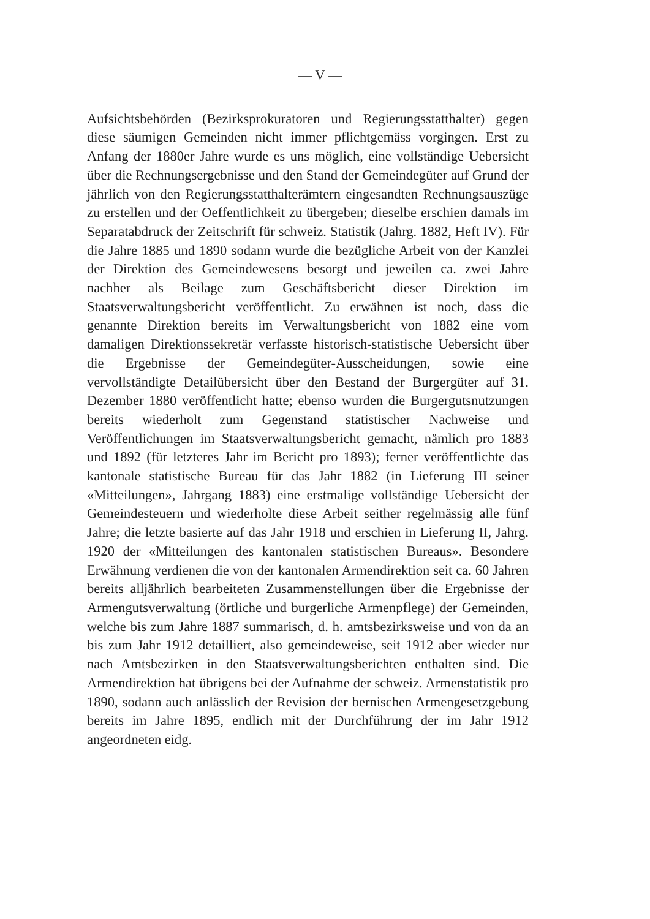— V —
Aufsichtsbehörden (Bezirksprokuratoren und Regierungsstatthalter) gegen diese säumigen Gemeinden nicht immer pflichtgemäss vorgingen. Erst zu Anfang der 1880er Jahre wurde es uns möglich, eine vollständige Uebersicht über die Rechnungsergebnisse und den Stand der Gemeindegüter auf Grund der jährlich von den Regierungsstatthalterämtern eingesandten Rechnungsauszüge zu erstellen und der Oeffentlichkeit zu übergeben; dieselbe erschien damals im Separatabdruck der Zeitschrift für schweiz. Statistik (Jahrg. 1882, Heft IV). Für die Jahre 1885 und 1890 sodann wurde die bezügliche Arbeit von der Kanzlei der Direktion des Gemeindewesens besorgt und jeweilen ca. zwei Jahre nachher als Beilage zum Geschäftsbericht dieser Direktion im Staatsverwaltungsbericht veröffentlicht. Zu erwähnen ist noch, dass die genannte Direktion bereits im Verwaltungsbericht von 1882 eine vom damaligen Direktionssekretär verfasste historisch-statistische Uebersicht über die Ergebnisse der Gemeindegüter-Ausscheidungen, sowie eine vervollständigte Detailübersicht über den Bestand der Burgergüter auf 31. Dezember 1880 veröffentlicht hatte; ebenso wurden die Burgergutsnutzungen bereits wiederholt zum Gegenstand statistischer Nachweise und Veröffentlichungen im Staatsverwaltungsbericht gemacht, nämlich pro 1883 und 1892 (für letzteres Jahr im Bericht pro 1893); ferner veröffentlichte das kantonale statistische Bureau für das Jahr 1882 (in Lieferung III seiner «Mitteilungen», Jahrgang 1883) eine erstmalige vollständige Uebersicht der Gemeindesteuern und wiederholte diese Arbeit seither regelmässig alle fünf Jahre; die letzte basierte auf das Jahr 1918 und erschien in Lieferung II, Jahrg. 1920 der «Mitteilungen des kantonalen statistischen Bureaus». Besondere Erwähnung verdienen die von der kantonalen Armendirektion seit ca. 60 Jahren bereits alljährlich bearbeiteten Zusammenstellungen über die Ergebnisse der Armengutsverwaltung (örtliche und burgerliche Armenpflege) der Gemeinden, welche bis zum Jahre 1887 summarisch, d. h. amtsbezirksweise und von da an bis zum Jahr 1912 detailliert, also gemeindeweise, seit 1912 aber wieder nur nach Amtsbezirken in den Staatsverwaltungsberichten enthalten sind. Die Armendirektion hat übrigens bei der Aufnahme der schweiz. Armenstatistik pro 1890, sodann auch anlässlich der Revision der bernischen Armengesetzgebung bereits im Jahre 1895, endlich mit der Durchführung der im Jahr 1912 angeordneten eidg.